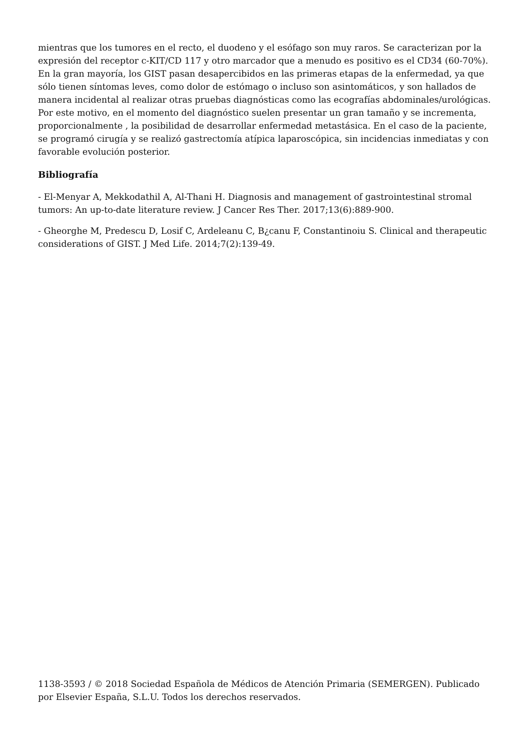mientras que los tumores en el recto, el duodeno y el esófago son muy raros. Se caracterizan por la expresión del receptor c-KIT/CD 117 y otro marcador que a menudo es positivo es el CD34 (60-70%). En la gran mayoría, los GIST pasan desapercibidos en las primeras etapas de la enfermedad, ya que sólo tienen síntomas leves, como dolor de estómago o incluso son asintomáticos, y son hallados de manera incidental al realizar otras pruebas diagnósticas como las ecografías abdominales/urológicas. Por este motivo, en el momento del diagnóstico suelen presentar un gran tamaño y se incrementa, proporcionalmente , la posibilidad de desarrollar enfermedad metastásica. En el caso de la paciente, se programó cirugía y se realizó gastrectomía atípica laparoscópica, sin incidencias inmediatas y con favorable evolución posterior.
Bibliografía
- El-Menyar A, Mekkodathil A, Al-Thani H. Diagnosis and management of gastrointestinal stromal tumors: An up-to-date literature review. J Cancer Res Ther. 2017;13(6):889-900.
- Gheorghe M, Predescu D, Losif C, Ardeleanu C, B¿canu F, Constantinoiu S. Clinical and therapeutic considerations of GIST. J Med Life. 2014;7(2):139-49.
1138-3593 / © 2018 Sociedad Española de Médicos de Atención Primaria (SEMERGEN). Publicado por Elsevier España, S.L.U. Todos los derechos reservados.